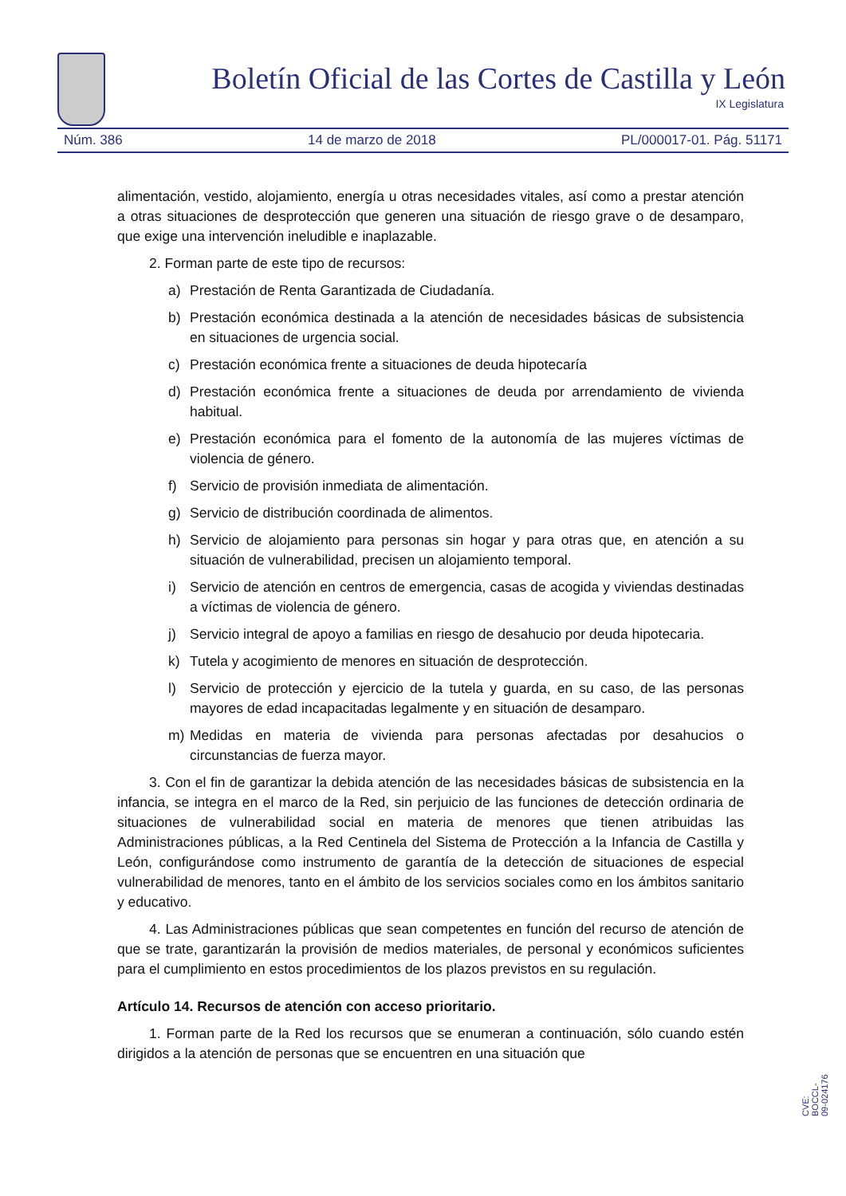Boletín Oficial de las Cortes de Castilla y León
IX Legislatura
Núm. 386 14 de marzo de 2018 PL/000017-01. Pág. 51171
alimentación, vestido, alojamiento, energía u otras necesidades vitales, así como a prestar atención a otras situaciones de desprotección que generen una situación de riesgo grave o de desamparo, que exige una intervención ineludible e inaplazable.
2. Forman parte de este tipo de recursos:
a) Prestación de Renta Garantizada de Ciudadanía.
b) Prestación económica destinada a la atención de necesidades básicas de subsistencia en situaciones de urgencia social.
c) Prestación económica frente a situaciones de deuda hipotecaría
d) Prestación económica frente a situaciones de deuda por arrendamiento de vivienda habitual.
e) Prestación económica para el fomento de la autonomía de las mujeres víctimas de violencia de género.
f) Servicio de provisión inmediata de alimentación.
g) Servicio de distribución coordinada de alimentos.
h) Servicio de alojamiento para personas sin hogar y para otras que, en atención a su situación de vulnerabilidad, precisen un alojamiento temporal.
i) Servicio de atención en centros de emergencia, casas de acogida y viviendas destinadas a víctimas de violencia de género.
j) Servicio integral de apoyo a familias en riesgo de desahucio por deuda hipotecaria.
k) Tutela y acogimiento de menores en situación de desprotección.
l) Servicio de protección y ejercicio de la tutela y guarda, en su caso, de las personas mayores de edad incapacitadas legalmente y en situación de desamparo.
m) Medidas en materia de vivienda para personas afectadas por desahucios o circunstancias de fuerza mayor.
3. Con el fin de garantizar la debida atención de las necesidades básicas de subsistencia en la infancia, se integra en el marco de la Red, sin perjuicio de las funciones de detección ordinaria de situaciones de vulnerabilidad social en materia de menores que tienen atribuidas las Administraciones públicas, a la Red Centinela del Sistema de Protección a la Infancia de Castilla y León, configurándose como instrumento de garantía de la detección de situaciones de especial vulnerabilidad de menores, tanto en el ámbito de los servicios sociales como en los ámbitos sanitario y educativo.
4. Las Administraciones públicas que sean competentes en función del recurso de atención de que se trate, garantizarán la provisión de medios materiales, de personal y económicos suficientes para el cumplimiento en estos procedimientos de los plazos previstos en su regulación.
Artículo 14. Recursos de atención con acceso prioritario.
1. Forman parte de la Red los recursos que se enumeran a continuación, sólo cuando estén dirigidos a la atención de personas que se encuentren en una situación que
CVE: BOCCL-09-024176